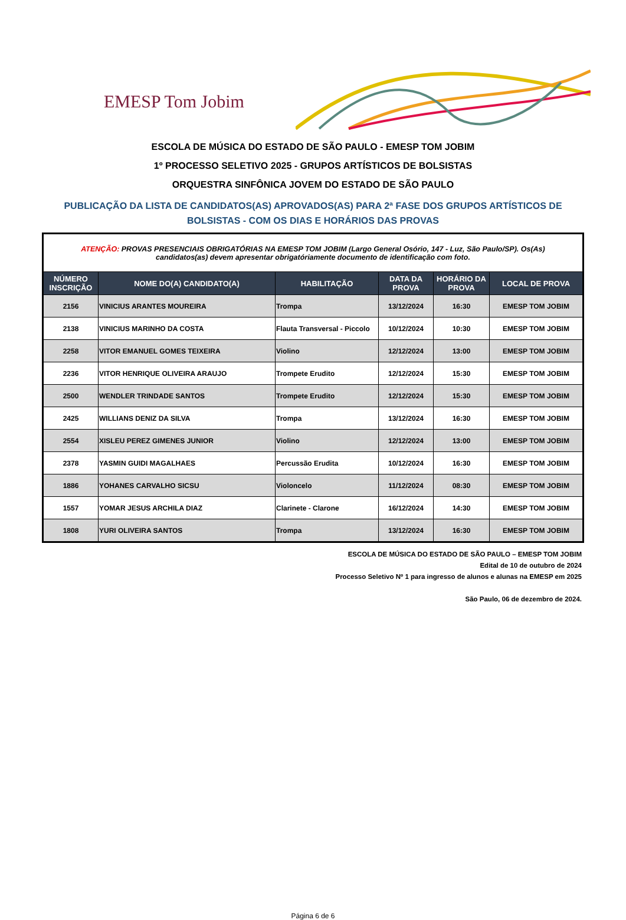EMESP Tom Jobim
ESCOLA DE MÚSICA DO ESTADO DE SÃO PAULO - EMESP TOM JOBIM
1º PROCESSO SELETIVO 2025 - GRUPOS ARTÍSTICOS DE BOLSISTAS
ORQUESTRA SINFÔNICA JOVEM DO ESTADO DE SÃO PAULO
PUBLICAÇÃO DA LISTA DE CANDIDATOS(AS) APROVADOS(AS) PARA 2ª FASE DOS GRUPOS ARTÍSTICOS DE BOLSISTAS - COM OS DIAS E HORÁRIOS DAS PROVAS
| ATENÇÃO: PROVAS PRESENCIAIS OBRIGATÓRIAS NA EMESP TOM JOBIM (Largo General Osório, 147 - Luz, São Paulo/SP). Os(As) candidatos(as) devem apresentar obrigatóriamente documento de identificação com foto. | | | | | |
| NÚMERO INSCRIÇÃO | NOME DO(A) CANDIDATO(A) | HABILITAÇÃO | DATA DA PROVA | HORÁRIO DA PROVA | LOCAL DE PROVA |
| 2156 | VINICIUS ARANTES MOUREIRA | Trompa | 13/12/2024 | 16:30 | EMESP TOM JOBIM |
| 2138 | VINICIUS MARINHO DA COSTA | Flauta Transversal - Piccolo | 10/12/2024 | 10:30 | EMESP TOM JOBIM |
| 2258 | VITOR EMANUEL GOMES TEIXEIRA | Violino | 12/12/2024 | 13:00 | EMESP TOM JOBIM |
| 2236 | VITOR HENRIQUE OLIVEIRA ARAUJO | Trompete Erudito | 12/12/2024 | 15:30 | EMESP TOM JOBIM |
| 2500 | WENDLER TRINDADE SANTOS | Trompete Erudito | 12/12/2024 | 15:30 | EMESP TOM JOBIM |
| 2425 | WILLIANS DENIZ DA SILVA | Trompa | 13/12/2024 | 16:30 | EMESP TOM JOBIM |
| 2554 | XISLEU PEREZ GIMENES JUNIOR | Violino | 12/12/2024 | 13:00 | EMESP TOM JOBIM |
| 2378 | YASMIN GUIDI MAGALHAES | Percussão Erudita | 10/12/2024 | 16:30 | EMESP TOM JOBIM |
| 1886 | YOHANES CARVALHO SICSU | Violoncelo | 11/12/2024 | 08:30 | EMESP TOM JOBIM |
| 1557 | YOMAR JESUS ARCHILA DIAZ | Clarinete - Clarone | 16/12/2024 | 14:30 | EMESP TOM JOBIM |
| 1808 | YURI OLIVEIRA SANTOS | Trompa | 13/12/2024 | 16:30 | EMESP TOM JOBIM |
ESCOLA DE MÚSICA DO ESTADO DE SÃO PAULO – EMESP TOM JOBIM
Edital de 10 de outubro de 2024
Processo Seletivo Nº 1 para ingresso de alunos e alunas na EMESP em 2025
São Paulo, 06 de dezembro de 2024.
Página 6 de 6